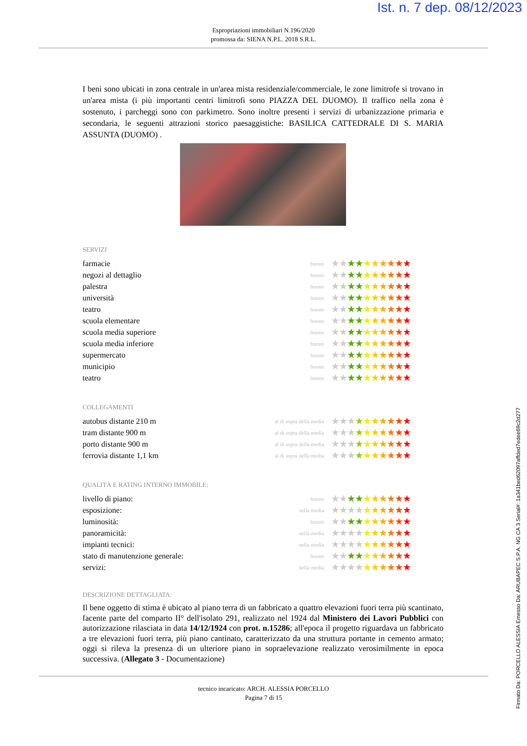Ist. n. 7 dep. 08/12/2023
Espropriazioni immobiliari N.196/2020
promossa da: SIENA N.P.L. 2018 S.R.L.
I beni sono ubicati in zona centrale in un'area mista residenziale/commerciale, le zone limitrofe si trovano in un'area mista (i più importanti centri limitrofi sono PIAZZA DEL DUOMO). Il traffico nella zona è sostenuto, i parcheggi sono con parkimetro. Sono inoltre presenti i servizi di urbanizzazione primaria e secondaria, le seguenti attrazioni storico paesaggistiche: BASILICA CATTEDRALE DI S. MARIA ASSUNTA (DUOMO) .
SERVIZI
| farmacie | buono | ★★ ★★ ★ ★ ★ ★ ★ ★ |
| negozi al dettaglio | buono | ★★ ★★ ★ ★ ★ ★ ★ ★ |
| palestra | buono | ★★ ★★ ★ ★ ★ ★ ★ ★ |
| università | buono | ★★ ★★ ★ ★ ★ ★ ★ ★ |
| teatro | buono | ★★ ★★ ★ ★ ★ ★ ★ ★ |
| scuola elementare | buono | ★★ ★★ ★ ★ ★ ★ ★ ★ |
| scuola media superiore | buono | ★★ ★★ ★ ★ ★ ★ ★ ★ |
| scuola media inferiore | buono | ★★ ★★ ★ ★ ★ ★ ★ ★ |
| supermercato | buono | ★★ ★★ ★ ★ ★ ★ ★ ★ |
| municipio | buono | ★★ ★★ ★ ★ ★ ★ ★ ★ |
| teatro | buono | ★★ ★★ ★ ★ ★ ★ ★ ★ |
COLLEGAMENTI
| autobus distante 210 m | al di sopra della media | ★★★ ★ ★ ★ ★ ★ ★ ★ |
| tram distante 900 m | al di sopra della media | ★★★ ★ ★ ★ ★ ★ ★ ★ |
| porto distante 900 m | al di sopra della media | ★★★ ★ ★ ★ ★ ★ ★ ★ |
| ferrovia distante 1,1 km | al di sopra della media | ★★★ ★ ★ ★ ★ ★ ★ ★ |
QUALITÀ E RATING INTERNO IMMOBILE:
| livello di piano: | buono | ★★ ★★ ★ ★ ★ ★ ★ ★ |
| esposizione: | nella media | ★★★★ ★ ★ ★ ★ ★ ★ |
| luminosità: | buono | ★★ ★★ ★ ★ ★ ★ ★ ★ |
| panoramicità: | nella media | ★★★★ ★ ★ ★ ★ ★ ★ |
| impianti tecnici: | nella media | ★★★★ ★ ★ ★ ★ ★ ★ |
| stato di manutenzione generale: | buono | ★★ ★★ ★ ★ ★ ★ ★ ★ |
| servizi: | nella media | ★★★★ ★ ★ ★ ★ ★ ★ |
DESCRIZIONE DETTAGLIATA:
Il bene oggetto di stima è ubicato al piano terra di un fabbricato a quattro elevazioni fuori terra più scantinato, facente parte del comparto II° dell'isolato 291, realizzato nel 1924 dal Ministero dei Lavori Pubblici con autorizzazione rilasciata in data 14/12/1924 con prot. n.15286; all'epoca il progetto riguardava un fabbricato a tre elevazioni fuori terra, più piano cantinato, caratterizzato da una struttura portante in cemento armato; oggi si rileva la presenza di un ulteriore piano in sopraelevazione realizzato verosimilmente in epoca successiva. (Allegato 3 - Documentazione)
tecnico incaricato: ARCH. ALESSIA PORCELLO
Pagina 7 di 15
Firmato Da: PORCELLO ALESSIA Emesso Da: ARUBAPEC S.P.A. NG CA 3 Serial#: 1a341bed62097affded7edee69c2d277